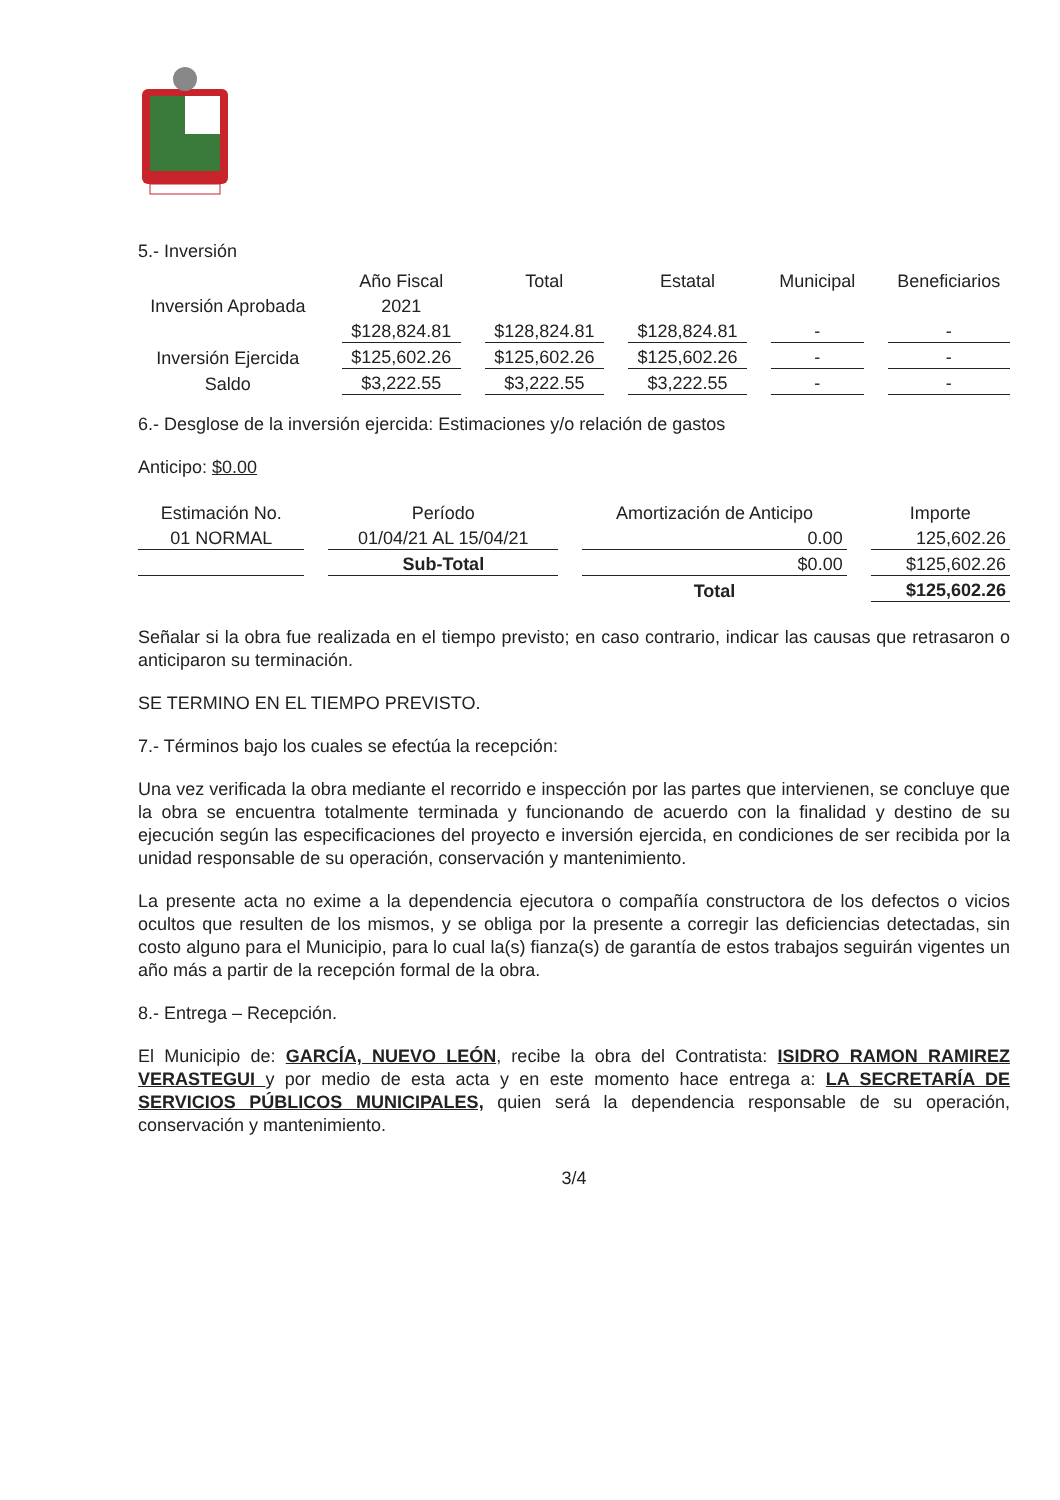5.- Inversión
| | Año Fiscal | Total | Estatal | Municipal | Beneficiarios |
| Inversión Aprobada | 2021 | | | | |
| | $128,824.81 | $128,824.81 | $128,824.81 | - | - |
| Inversión Ejercida | $125,602.26 | $125,602.26 | $125,602.26 | - | - |
| Saldo | $3,222.55 | $3,222.55 | $3,222.55 | - | - |
6.- Desglose de la inversión ejercida: Estimaciones y/o relación de gastos
Anticipo: $0.00
| Estimación No. | Período | Amortización de Anticipo | Importe |
| 01 NORMAL | 01/04/21 AL 15/04/21 | 0.00 | 125,602.26 |
| | Sub-Total | $0.00 | $125,602.26 |
| | | Total | $125,602.26 |
Señalar si la obra fue realizada en el tiempo previsto; en caso contrario, indicar las causas que retrasaron o anticiparon su terminación.
SE TERMINO EN EL TIEMPO PREVISTO.
7.- Términos bajo los cuales se efectúa la recepción:
Una vez verificada la obra mediante el recorrido e inspección por las partes que intervienen, se concluye que la obra se encuentra totalmente terminada y funcionando de acuerdo con la finalidad y destino de su ejecución según las especificaciones del proyecto e inversión ejercida, en condiciones de ser recibida por la unidad responsable de su operación, conservación y mantenimiento.
La presente acta no exime a la dependencia ejecutora o compañía constructora de los defectos o vicios ocultos que resulten de los mismos, y se obliga por la presente a corregir las deficiencias detectadas, sin costo alguno para el Municipio, para lo cual la(s) fianza(s) de garantía de estos trabajos seguirán vigentes un año más a partir de la recepción formal de la obra.
8.- Entrega – Recepción.
El Municipio de: GARCÍA, NUEVO LEÓN, recibe la obra del Contratista: ISIDRO RAMON RAMIREZ VERASTEGUI y por medio de esta acta y en este momento hace entrega a: LA SECRETARÍA DE SERVICIOS PÚBLICOS MUNICIPALES, quien será la dependencia responsable de su operación, conservación y mantenimiento.
3/4